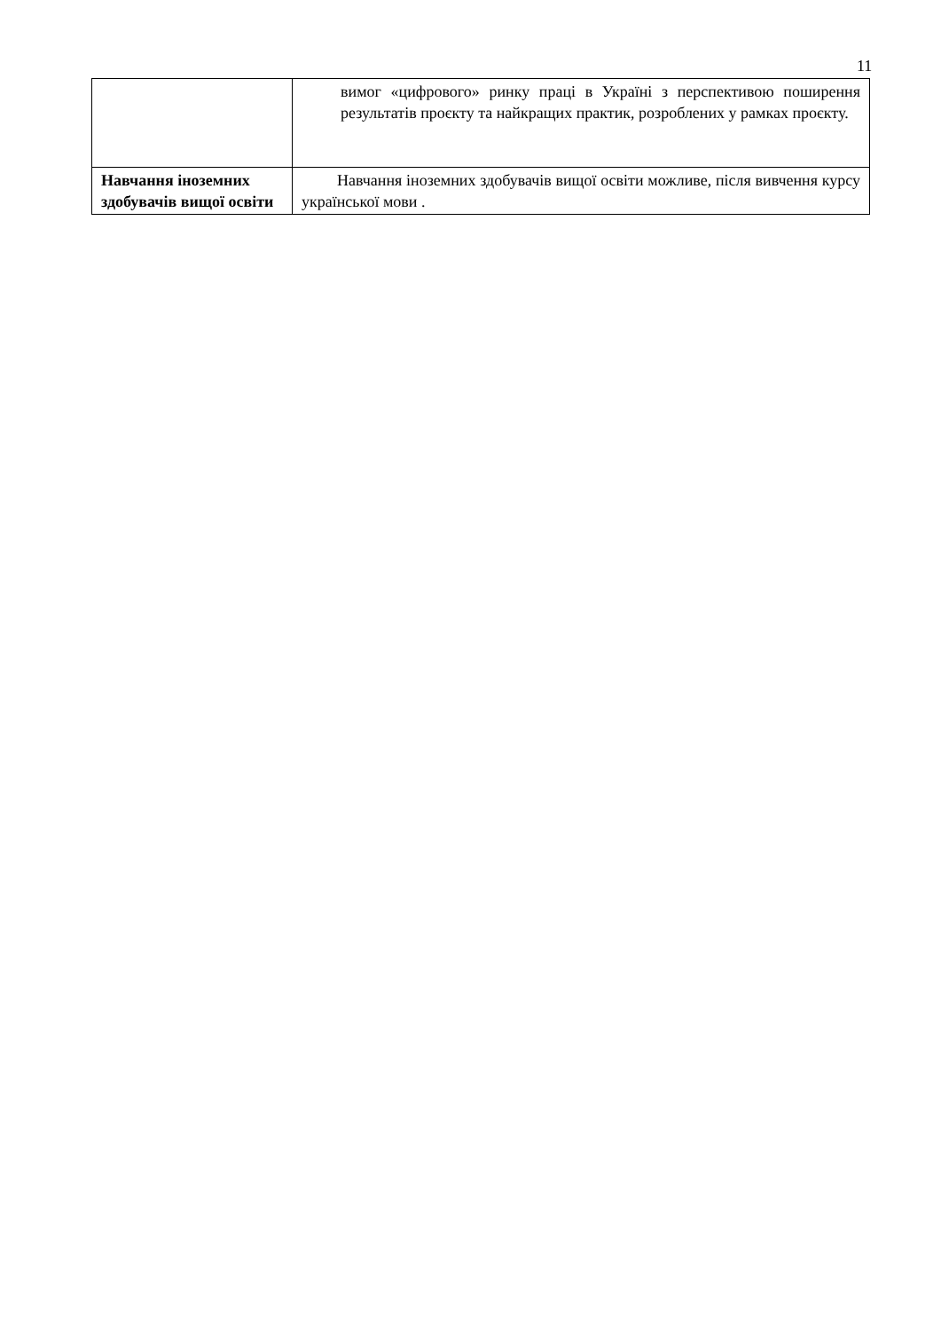11
| | вимог «цифрового» ринку праці в Україні з перспективою поширення результатів проєкту та найкращих практик, розроблених у рамках проєкту. |
| Навчання іноземних здобувачів вищої освіти | Навчання іноземних здобувачів вищої освіти можливе, після вивчення курсу української мови . |